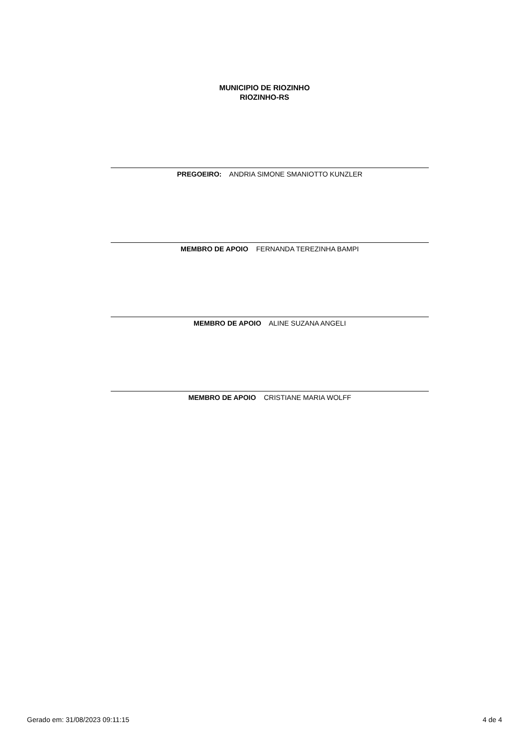MUNICIPIO DE RIOZINHO
RIOZINHO-RS
PREGOEIRO: ANDRIA SIMONE SMANIOTTO KUNZLER
MEMBRO DE APOIO FERNANDA TEREZINHA BAMPI
MEMBRO DE APOIO ALINE SUZANA ANGELI
MEMBRO DE APOIO CRISTIANE MARIA WOLFF
Gerado em: 31/08/2023 09:11:15 4 de 4